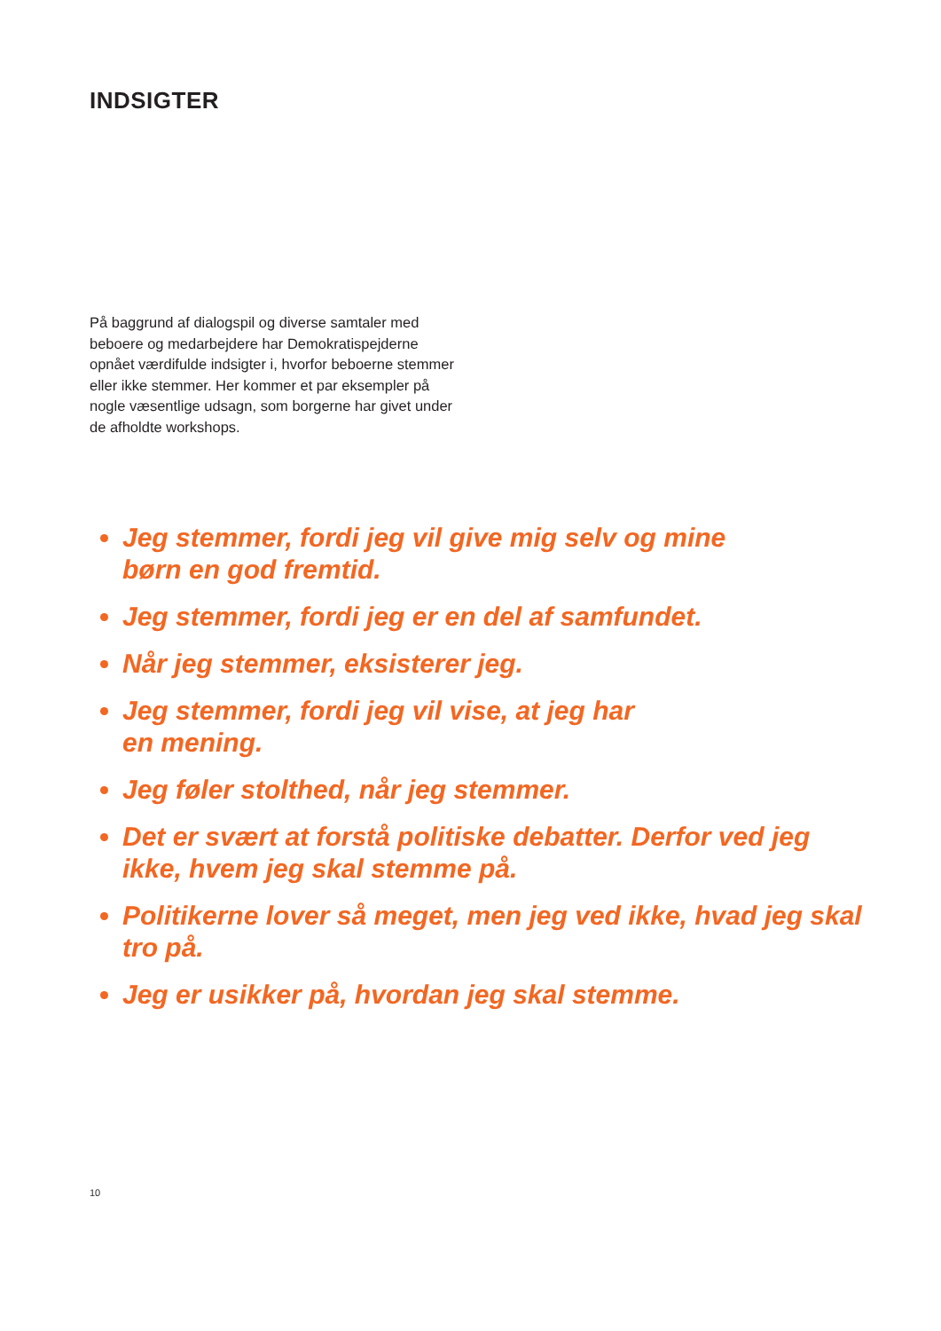INDSIGTER
På baggrund af dialogspil og diverse samtaler med beboere og medarbejdere har Demokratispejderne opnået værdifulde indsigter i, hvorfor beboerne stemmer eller ikke stemmer. Her kommer et par eksempler på nogle væsentlige udsagn, som borgerne har givet under de afholdte workshops.
Jeg stemmer, fordi jeg vil give mig selv og mine
børn en god fremtid.
Jeg stemmer, fordi jeg er en del af samfundet.
Når jeg stemmer, eksisterer jeg.
Jeg stemmer, fordi jeg vil vise, at jeg har
en mening.
Jeg føler stolthed, når jeg stemmer.
Det er svært at forstå politiske debatter. Derfor ved jeg ikke, hvem jeg skal stemme på.
Politikerne lover så meget, men jeg ved ikke, hvad jeg skal tro på.
Jeg er usikker på, hvordan jeg skal stemme.
10